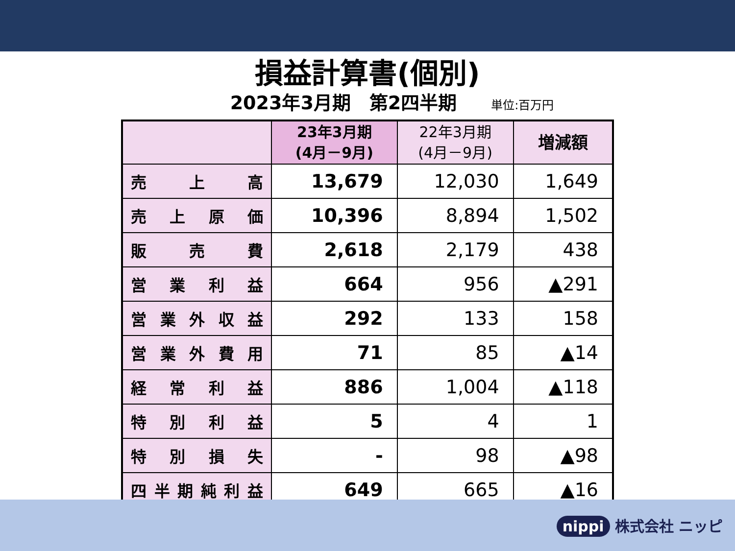損益計算書(個別)
2023年3月期　第2四半期
単位:百万円
| | 23年3月期 (4月－9月) | 22年3月期 (4月－9月) | 増減額 |
| --- | --- | --- | --- |
| 売 上 高 | 13,679 | 12,030 | 1,649 |
| 売 上 原 価 | 10,396 | 8,894 | 1,502 |
| 販 売 費 | 2,618 | 2,179 | 438 |
| 営 業 利 益 | 664 | 956 | ▲291 |
| 営 業 外 収 益 | 292 | 133 | 158 |
| 営 業 外 費 用 | 71 | 85 | ▲14 |
| 経 常 利 益 | 886 | 1,004 | ▲118 |
| 特 別 利 益 | 5 | 4 | 1 |
| 特 別 損 失 | - | 98 | ▲98 |
| 四 半 期 純 利 益 | 649 | 665 | ▲16 |
nippi 株式会社 ニッピ